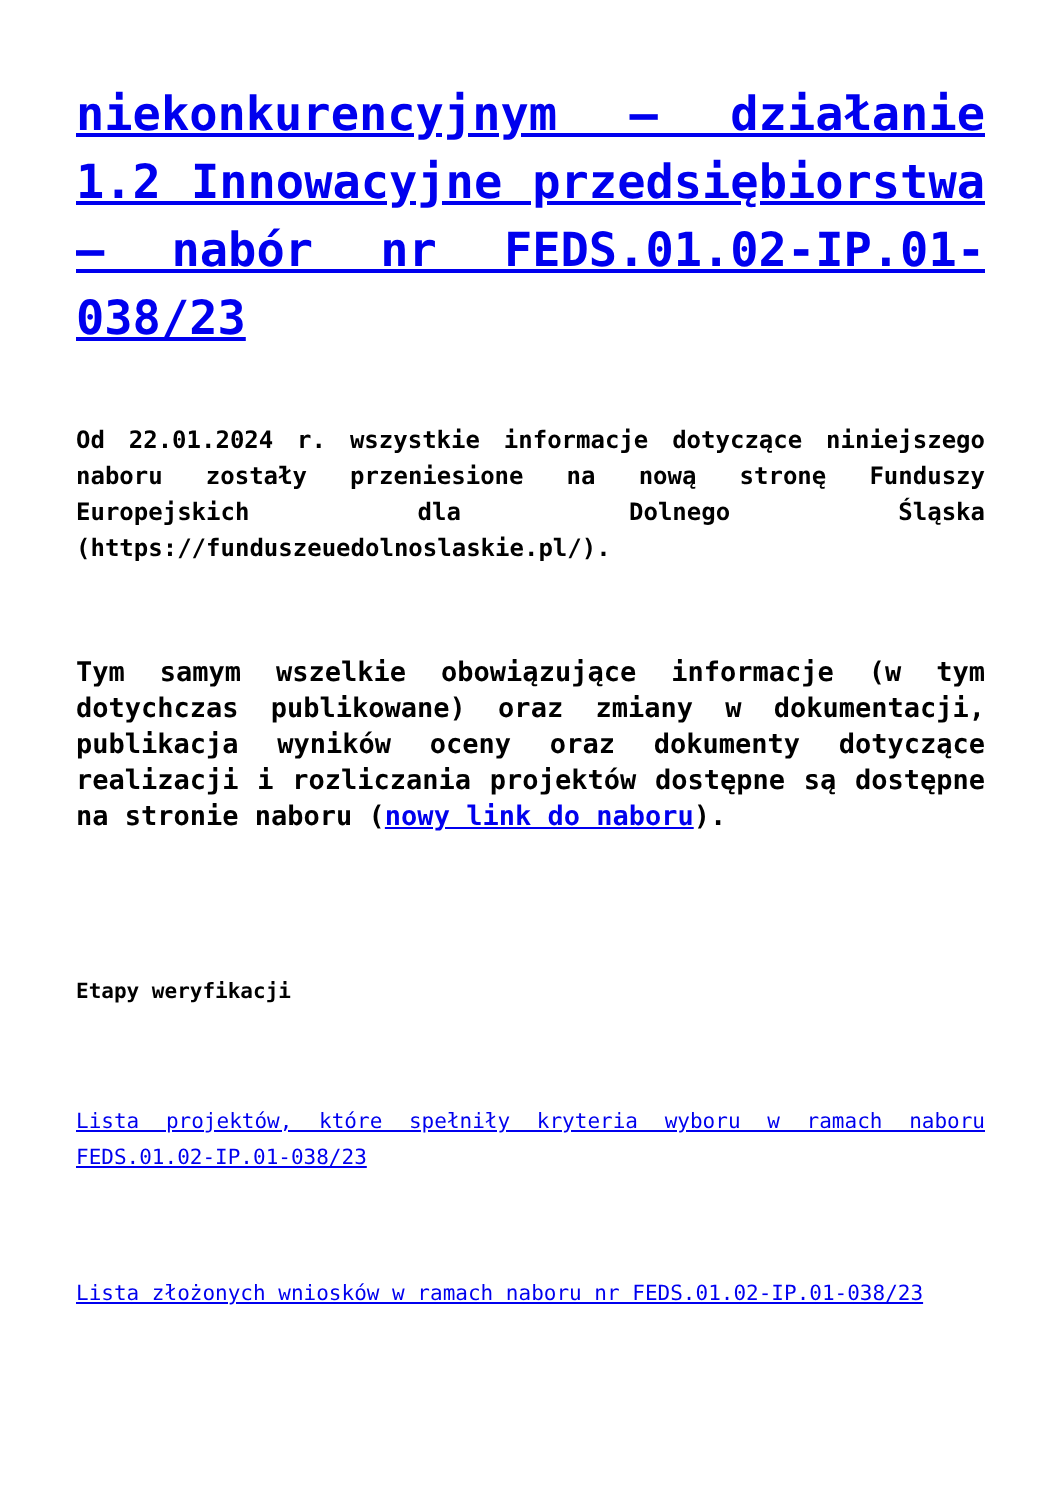niekonkurencyjnym – działanie 1.2 Innowacyjne przedsiębiorstwa – nabór nr FEDS.01.02-IP.01-038/23
Od 22.01.2024 r. wszystkie informacje dotyczące niniejszego naboru zostały przeniesione na nową stronę Funduszy Europejskich dla Dolnego Śląska (https://funduszeuedolnoslaskie.pl/).
Tym samym wszelkie obowiązujące informacje (w tym dotychczas publikowane) oraz zmiany w dokumentacji, publikacja wyników oceny oraz dokumenty dotyczące realizacji i rozliczania projektów dostępne są dostępne na stronie naboru (nowy link do naboru).
Etapy weryfikacji
Lista projektów, które spełniły kryteria wyboru w ramach naboru FEDS.01.02-IP.01-038/23
Lista złożonych wniosków w ramach naboru nr FEDS.01.02-IP.01-038/23